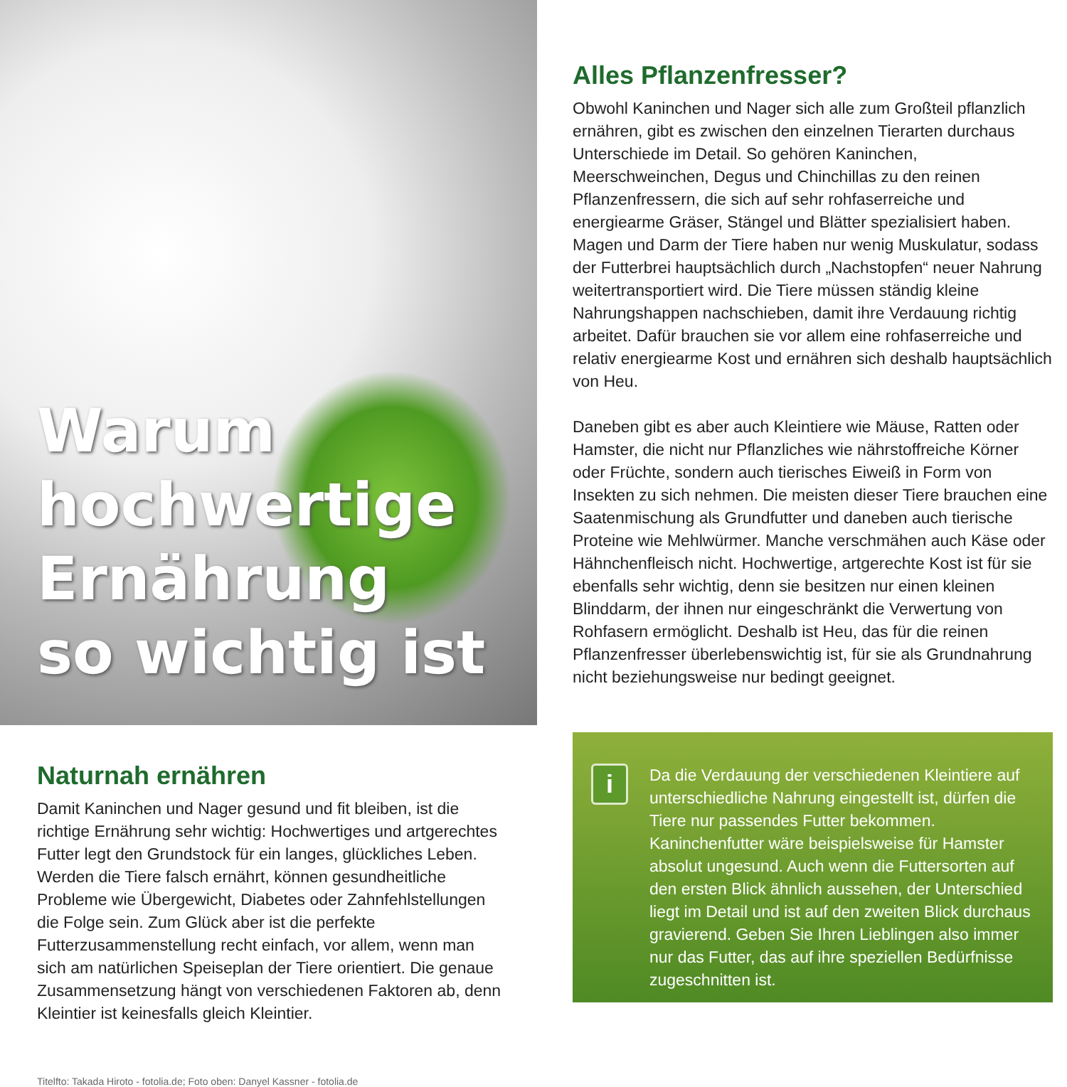Warum hochwertige
Ernährung
so wichtig ist
Alles Pflanzenfresser?
Obwohl Kaninchen und Nager sich alle zum Großteil pflanzlich ernähren, gibt es zwischen den einzelnen Tierarten durchaus Unterschiede im Detail. So gehören Kaninchen, Meerschweinchen, Degus und Chinchillas zu den reinen Pflanzenfressern, die sich auf sehr rohfaserreiche und energiearme Gräser, Stängel und Blätter spezialisiert haben. Magen und Darm der Tiere haben nur wenig Muskulatur, sodass der Futterbrei hauptsächlich durch „Nachstopfen“ neuer Nahrung weitertransportiert wird. Die Tiere müssen ständig kleine Nahrungshappen nachschieben, damit ihre Verdauung richtig arbeitet. Dafür brauchen sie vor allem eine rohfaserreiche und relativ energiearme Kost und ernähren sich deshalb hauptsächlich von Heu.
Daneben gibt es aber auch Kleintiere wie Mäuse, Ratten oder Hamster, die nicht nur Pflanzliches wie nährstoffreiche Körner oder Früchte, sondern auch tierisches Eiweiß in Form von Insekten zu sich nehmen. Die meisten dieser Tiere brauchen eine Saatenmischung als Grundfutter und daneben auch tierische Proteine wie Mehlwürmer. Manche verschmähen auch Käse oder Hähnchenfleisch nicht. Hochwertige, artgerechte Kost ist für sie ebenfalls sehr wichtig, denn sie besitzen nur einen kleinen Blinddarm, der ihnen nur eingeschränkt die Verwertung von Rohfasern ermöglicht. Deshalb ist Heu, das für die reinen Pflanzenfresser überlebenswichtig ist, für sie als Grundnahrung nicht beziehungsweise nur bedingt geeignet.
Naturnah ernähren
Damit Kaninchen und Nager gesund und fit bleiben, ist die richtige Ernährung sehr wichtig: Hochwertiges und artgerechtes Futter legt den Grundstock für ein langes, glückliches Leben. Werden die Tiere falsch ernährt, können gesundheitliche Probleme wie Übergewicht, Diabetes oder Zahnfehlstellungen die Folge sein. Zum Glück aber ist die perfekte Futterzusammenstellung recht einfach, vor allem, wenn man sich am natürlichen Speiseplan der Tiere orientiert. Die genaue Zusammensetzung hängt von verschiedenen Faktoren ab, denn Kleintier ist keinesfalls gleich Kleintier.
i
Da die Verdauung der verschiedenen Kleintiere auf unterschiedliche Nahrung eingestellt ist, dürfen die Tiere nur passendes Futter bekommen. Kaninchenfutter wäre beispielsweise für Hamster absolut ungesund. Auch wenn die Futtersorten auf den ersten Blick ähnlich aussehen, der Unterschied liegt im Detail und ist auf den zweiten Blick durchaus gravierend. Geben Sie Ihren Lieblingen also immer nur das Futter, das auf ihre speziellen Bedürfnisse zugeschnitten ist.
Titelfto: Takada Hiroto - fotolia.de; Foto oben: Danyel Kassner - fotolia.de